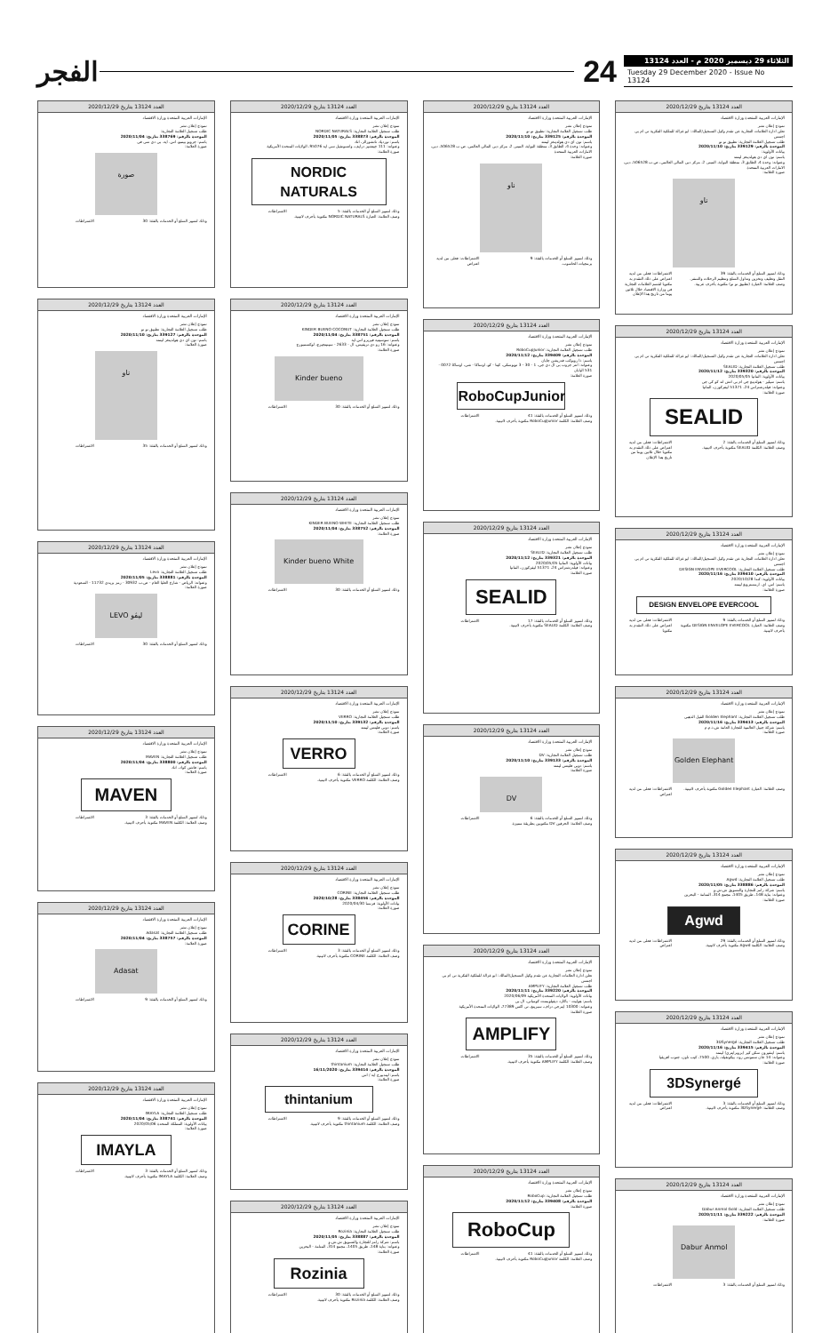الفجر
24
الثلاثاء 29 ديسمبر 2020 م - العدد 13124
Tuesday 29 December 2020 - Issue No 13124
العدد 13124 بتاريخ 2020/12/29
الإمارات العربية المتحدة وزارة الاقتصاد
نموذج إعلان نشر
تعلن ادارة العلامات التجارية عن تقدم وكيل التسجيل/المالك: ابو غزالة للملكية الفكرية تي ام بي اجنتس
طلب تسجيل العلامة التجارية: تطبيق نو نو
الموحدة بالرقم: 339129 بتاريخ: 2020/11/10
بيانات الأولوية:
باسم: نون اي دي هولدينغز ليمتد
وعنوانه: وحدة 4، الطابق 3، منطقة البوابة، المبنى 2، مركز دبي المالي العالمي، ص.ب 506528، دبي، الامارات العربية المتحدة
صورة العلامة:
ناو
وذلك لتمييز السلع أو الخدمات بالفئة: 39
النقل وتغليف وتخزين وتداول السلع وتنظيم الرحلات والسفر.
وصف العلامة: العبارة (تطبيق نو نو) مكتوبة بأحرف عربية.
الاشتراطات: فعلى من لديه اعتراض على ذلك التقدم به مكتوبا لقسم العلامات التجارية في وزارة الاقتصاد خلال ثلاثين يوما من تاريخ هذا الإعلان
العدد 13124 بتاريخ 2020/12/29
الإمارات العربية المتحدة وزارة الاقتصاد
نموذج إعلان نشر
تعلن ادارة العلامات التجارية عن تقدم وكيل التسجيل/المالك: ابو غزالة للملكية الفكرية تي ام بي اجنتس
طلب تسجيل العلامة التجارية: SEALID
الموحدة بالرقم: 339320 بتاريخ: 2020/11/12
بيانات الأولوية: المانيا 2020/05/05
باسم: سيلير - هولدينغ جي ام بي اتش اند كو كي جي
وعنوانه: فيلدرشتراس 24، 51371 ليفركوزن، المانيا
صورة العلامة:
SEALID
وذلك لتمييز السلع أو الخدمات بالفئة: 2
وصف العلامة: الكلمة SEALID مكتوبة بأحرف لاتينية.
الاشتراطات: فعلى من لديه اعتراض على ذلك التقدم به مكتوبا خلال ثلاثين يوما من تاريخ هذا الإعلان
العدد 13124 بتاريخ 2020/12/29
الإمارات العربية المتحدة وزارة الاقتصاد
نموذج إعلان نشر
تعلن ادارة العلامات التجارية عن تقدم وكيل التسجيل/المالك: ابو غزالة للملكية الفكرية تي ام بي اجنتس
طلب تسجيل العلامة التجارية: DESIGN ENVELOPE EVERCOOL
الموحدة بالرقم: 339410 بتاريخ: 2020/11/16
بيانات الأولوية: كندا 2020/10/28
باسم: اس. اي. ارمسترونغ ليمتد
صورة العلامة:
DESIGN ENVELOPE EVERCOOL
وذلك لتمييز السلع أو الخدمات بالفئة: 9
وصف العلامة: العبارة DESIGN ENVELOPE EVERCOOL مكتوبة بأحرف لاتينية.
الاشتراطات: فعلى من لديه اعتراض على ذلك التقدم به مكتوبا
العدد 13124 بتاريخ 2020/12/29
الإمارات العربية المتحدة وزارة الاقتصاد
نموذج إعلان نشر
طلب تسجيل العلامة التجارية: Golden Elephant الفيل الذهبي
الموحدة بالرقم: 339413 بتاريخ: 2020/11/16
باسم: شركة جبيل العالمية للتجارة العامة ش.ذ.م.م
صورة العلامة:
Golden Elephant
وصف العلامة: العبارة Golden Elephant مكتوبة بأحرف لاتينية.
الاشتراطات: فعلى من لديه اعتراض
العدد 13124 بتاريخ 2020/12/29
الإمارات العربية المتحدة وزارة الاقتصاد
نموذج إعلان نشر
طلب تسجيل العلامة التجارية: Agwd
الموحدة بالرقم: 338886 بتاريخ: 2020/11/05
باسم: شركة رامز للتجارة والتسويق ش.ش.و
وعنوانه: بناية 148، طريق 1405، مجمع 314، المنامة - البحرين
صورة العلامة:
Agwd
وذلك لتمييز السلع أو الخدمات بالفئة: 29
وصف العلامة: الكلمة Agwd مكتوبة بأحرف لاتينية.
الاشتراطات: فعلى من لديه اعتراض
العدد 13124 بتاريخ 2020/12/29
الإمارات العربية المتحدة وزارة الاقتصاد
نموذج إعلان نشر
طلب تسجيل العلامة التجارية: 3DSynergé
الموحدة بالرقم: 339415 بتاريخ: 2020/11/16
باسم: اينفيرون سكن كير (بروبرايتري) ليمتد
وعنوانه: 14 جان سموتس رود، بيكونفيلد، باري، 7500، كيب تاون، جنوب افريقيا
صورة العلامة:
3DSynergé
وذلك لتمييز السلع أو الخدمات بالفئة: 3
وصف العلامة: 3DSynergé مكتوبة بأحرف لاتينية.
الاشتراطات: فعلى من لديه اعتراض
العدد 13124 بتاريخ 2020/12/29
الإمارات العربية المتحدة وزارة الاقتصاد
نموذج إعلان نشر
طلب تسجيل العلامة التجارية: Dabur Anmol Gold
الموحدة بالرقم: 339222 بتاريخ: 2020/11/11
صورة العلامة:
Dabur Anmol
وذلك لتمييز السلع أو الخدمات بالفئة: 3
الاشتراطات
العدد 13124 بتاريخ 2020/12/29
الإمارات العربية المتحدة وزارة الاقتصاد
نموذج إعلان نشر
طلب تسجيل العلامة التجارية: تطبيق نو نو
الموحدة بالرقم: 339125 بتاريخ: 2020/11/10
باسم: نون اي دي هولدينغز ليمتد
وعنوانه: وحدة 4، الطابق 3، منطقة البوابة، المبنى 2، مركز دبي المالي العالمي، ص.ب 506528، دبي، الامارات العربية المتحدة
صورة العلامة:
ناو
وذلك لتمييز السلع أو الخدمات بالفئة: 9
برمجيات الحاسوب.
الاشتراطات: فعلى من لديه اعتراض
العدد 13124 بتاريخ 2020/12/29
الإمارات العربية المتحدة وزارة الاقتصاد
نموذج إعلان نشر
طلب تسجيل العلامة التجارية: RoboCupJunior
الموحدة بالرقم: 339409 بتاريخ: 2020/11/12
باسم: ذا روبوكب فدريشن جابان
وعنوانه: انتر جروب بي ال دي جي، 1 - 30 - 3 تويوسكي، كيتا - كو، اوساكا - شي، اوساكا 0072 - 531 اليابان
صورة العلامة:
RoboCupJunior
وذلك لتمييز السلع أو الخدمات بالفئة: 41
وصف العلامة: الكلمة RoboCupJunior مكتوبة بأحرف لاتينية.
الاشتراطات
العدد 13124 بتاريخ 2020/12/29
الإمارات العربية المتحدة وزارة الاقتصاد
نموذج إعلان نشر
طلب تسجيل العلامة التجارية: SEALID
الموحدة بالرقم: 339321 بتاريخ: 2020/11/12
بيانات الأولوية: المانيا 2020/05/05
وعنوانه: فيلدرشتراس 24، 51371 ليفركوزن، المانيا
صورة العلامة:
SEALID
وذلك لتمييز السلع أو الخدمات بالفئة: 17
وصف العلامة: الكلمة SEALID مكتوبة بأحرف لاتينية.
الاشتراطات
العدد 13124 بتاريخ 2020/12/29
الإمارات العربية المتحدة وزارة الاقتصاد
نموذج إعلان نشر
طلب تسجيل العلامة التجارية: DV
الموحدة بالرقم: 339133 بتاريخ: 2020/11/10
باسم: دوبي فليتس ليمتد
صورة العلامة:
DV
وذلك لتمييز السلع أو الخدمات بالفئة: 6
وصف العلامة: الحرفين DV مكتوبين بطريقة مميزة.
الاشتراطات
العدد 13124 بتاريخ 2020/12/29
الإمارات العربية المتحدة وزارة الاقتصاد
نموذج إعلان نشر
تعلن ادارة العلامات التجارية عن تقدم وكيل التسجيل/المالك: ابو غزالة للملكية الفكرية تي ام بي اجنتس
طلب تسجيل العلامة التجارية: AMPLIFY
الموحدة بالرقم: 339220 بتاريخ: 2020/11/11
بيانات الأولوية: الولايات المتحدة الأمريكية 2020/06/09
باسم: هوليت - باكارد ديفيلوبمنت كومباني، ال.بي
وعنوانه: 10300 اينرجي دراف، سبرينغ، تي اكس 77389، الولايات المتحدة الأمريكية
صورة العلامة:
AMPLIFY
وذلك لتمييز السلع أو الخدمات بالفئة: 35
وصف العلامة: الكلمة AMPLIFY مكتوبة بأحرف لاتينية.
الاشتراطات
العدد 13124 بتاريخ 2020/12/29
الإمارات العربية المتحدة وزارة الاقتصاد
نموذج إعلان نشر
طلب تسجيل العلامة التجارية: RoboCup
الموحدة بالرقم: 339408 بتاريخ: 2020/11/12
صورة العلامة:
RoboCup
وذلك لتمييز السلع أو الخدمات بالفئة: 41
وصف العلامة: الكلمة RoboCupJunior مكتوبة بأحرف لاتينية.
الاشتراطات
العدد 13124 بتاريخ 2020/12/29
الإمارات العربية المتحدة وزارة الاقتصاد
نموذج إعلان نشر
طلب تسجيل العلامة التجارية: NORDIC NATURALS
الموحدة بالرقم: 338873 بتاريخ: 2020/11/05
باسم: نورديك ناتشورالز، انك
وعنوانه: 111 جيتشيز درايف، واتسونفيل سي ايه 95076، الولايات المتحدة الأمريكية
صورة العلامة:
NORDIC NATURALS
وذلك لتمييز السلع أو الخدمات بالفئة: 5
وصف العلامة: العبارة NORDIC NATURALS مكتوبة بأحرف لاتينية.
الاشتراطات
العدد 13124 بتاريخ 2020/12/29
الإمارات العربية المتحدة وزارة الاقتصاد
نموذج إعلان نشر
طلب تسجيل العلامة التجارية: KINDER BUENO COCONUT
الموحدة بالرقم: 338751 بتاريخ: 2020/11/04
باسم: سوسيتيه فيريرو اس.ايه
وعنوانه: 16 رو دي تريفيس، ال - 2633 - سينينجيرج، لوكسمبورج
صورة العلامة:
Kinder bueno
وذلك لتمييز السلع أو الخدمات بالفئة: 30
الاشتراطات
العدد 13124 بتاريخ 2020/12/29
الإمارات العربية المتحدة وزارة الاقتصاد
نموذج إعلان نشر
طلب تسجيل العلامة التجارية: KINDER BUENO WHITE
الموحدة بالرقم: 338752 بتاريخ: 2020/11/04
صورة العلامة:
Kinder bueno White
وذلك لتمييز السلع أو الخدمات بالفئة: 30
الاشتراطات
العدد 13124 بتاريخ 2020/12/29
الإمارات العربية المتحدة وزارة الاقتصاد
نموذج إعلان نشر
طلب تسجيل العلامة التجارية: VERRO
الموحدة بالرقم: 339132 بتاريخ: 2020/11/10
باسم: دوبي فليتس ليمتد
صورة العلامة:
VERRO
وذلك لتمييز السلع أو الخدمات بالفئة: 6
وصف العلامة: الكلمة VERRO مكتوبة بأحرف لاتينية.
الاشتراطات
العدد 13124 بتاريخ 2020/12/29
الإمارات العربية المتحدة وزارة الاقتصاد
نموذج إعلان نشر
طلب تسجيل العلامة التجارية: CORINE
الموحدة بالرقم: 338456 بتاريخ: 2020/10/28
بيانات الأولوية: فرنسا 2020/04/30
صورة العلامة:
CORINE
وذلك لتمييز السلع أو الخدمات بالفئة: 3
وصف العلامة: الكلمة CORINE مكتوبة بأحرف لاتينية.
الاشتراطات
العدد 13124 بتاريخ 2020/12/29
الإمارات العربية المتحدة وزارة الاقتصاد
نموذج إعلان نشر
طلب تسجيل العلامة التجارية: thintanium
الموحدة بالرقم: 339414 بتاريخ: 16/11/2020
باسم: ليندبيرج ايه / اس
صورة العلامة:
thintanium
وذلك لتمييز السلع أو الخدمات بالفئة: 9
وصف العلامة: الكلمة thintanium مكتوبة بأحرف لاتينية.
الاشتراطات
العدد 13124 بتاريخ 2020/12/29
الإمارات العربية المتحدة وزارة الاقتصاد
نموذج إعلان نشر
طلب تسجيل العلامة التجارية: Rozinia
الموحدة بالرقم: 338887 بتاريخ: 2020/11/05
باسم: شركة رامز للتجارة والتسويق ش.ش.و
وعنوانه: بناية 148، طريق 1405، مجمع 314، المنامة - البحرين
صورة العلامة:
Rozinia
وذلك لتمييز السلع أو الخدمات بالفئة: 30
وصف العلامة: الكلمة Rozinia مكتوبة بأحرف لاتينية.
الاشتراطات
العدد 13124 بتاريخ 2020/12/29
الإمارات العربية المتحدة وزارة الاقتصاد
نموذج إعلان نشر
طلب تسجيل العلامة التجارية:
الموحدة بالرقم: 338769 بتاريخ: 2020/11/04
باسم: جروبو بيمبو، اس. ايه. بي دي سي في
صورة العلامة:
صورة
وذلك لتمييز السلع أو الخدمات بالفئة: 30
الاشتراطات
العدد 13124 بتاريخ 2020/12/29
الإمارات العربية المتحدة وزارة الاقتصاد
نموذج إعلان نشر
طلب تسجيل العلامة التجارية: تطبيق نو نو
الموحدة بالرقم: 339127 بتاريخ: 2020/11/10
باسم: نون اي دي هولدينغز ليمتد
صورة العلامة:
ناو
وذلك لتمييز السلع أو الخدمات بالفئة: 35
الاشتراطات
العدد 13124 بتاريخ 2020/12/29
الإمارات العربية المتحدة وزارة الاقتصاد
نموذج إعلان نشر
طلب تسجيل العلامة التجارية: Levo
الموحدة بالرقم: 338881 بتاريخ: 2020/11/05
وعنوانه: الرياض - شارع العليا العام - ص.ب 30932 - رمز بريدي 11732 - السعودية
صورة العلامة:
LEVO ليڤو
وذلك لتمييز السلع أو الخدمات بالفئة: 30
الاشتراطات
العدد 13124 بتاريخ 2020/12/29
الإمارات العربية المتحدة وزارة الاقتصاد
نموذج إعلان نشر
طلب تسجيل العلامة التجارية: MAVEN
الموحدة بالرقم: 338800 بتاريخ: 2020/11/04
باسم: فاشن كوك، انك
صورة العلامة:
MAVEN
وذلك لتمييز السلع أو الخدمات بالفئة: 3
وصف العلامة: الكلمة MAVEN مكتوبة بأحرف لاتينية.
الاشتراطات
العدد 13124 بتاريخ 2020/12/29
الإمارات العربية المتحدة وزارة الاقتصاد
نموذج إعلان نشر
طلب تسجيل العلامة التجارية: Adasat
الموحدة بالرقم: 338757 بتاريخ: 2020/11/04
صورة العلامة:
Adasat
وذلك لتمييز السلع أو الخدمات بالفئة: 9
الاشتراطات
العدد 13124 بتاريخ 2020/12/29
الإمارات العربية المتحدة وزارة الاقتصاد
نموذج إعلان نشر
طلب تسجيل العلامة التجارية: IMAYLA
الموحدة بالرقم: 338741 بتاريخ: 2020/11/04
بيانات الأولوية: المملكة المتحدة 2020/05/06
صورة العلامة:
IMAYLA
وذلك لتمييز السلع أو الخدمات بالفئة: 3
وصف العلامة: الكلمة IMAYLA مكتوبة بأحرف لاتينية.
الاشتراطات